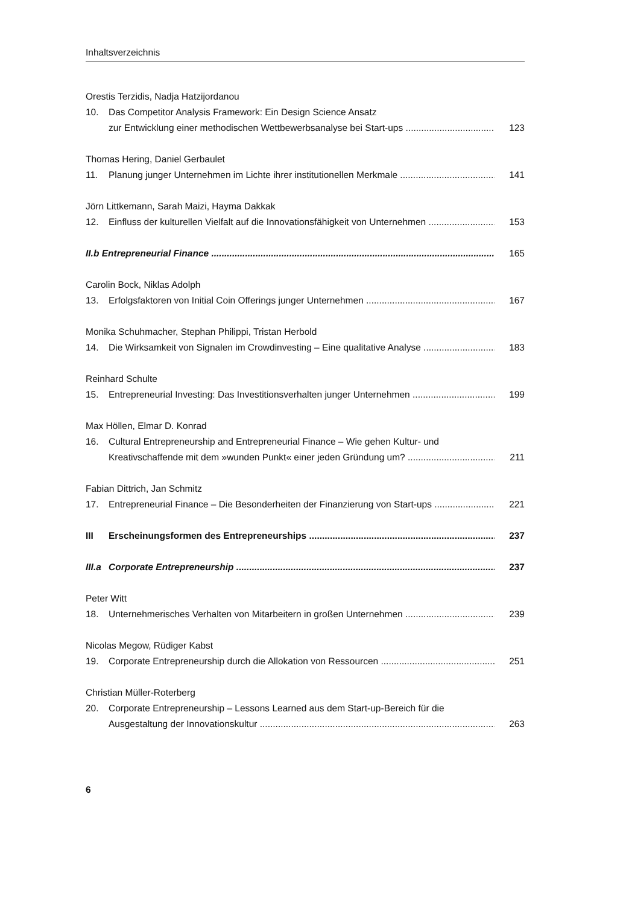Inhaltsverzeichnis
Orestis Terzidis, Nadja Hatzijordanou
10. Das Competitor Analysis Framework: Ein Design Science Ansatz
zur Entwicklung einer methodischen Wettbewerbsanalyse bei Start-ups 123
Thomas Hering, Daniel Gerbaulet
11. Planung junger Unternehmen im Lichte ihrer institutionellen Merkmale 141
Jörn Littkemann, Sarah Maizi, Hayma Dakkak
12. Einfluss der kulturellen Vielfalt auf die Innovationsfähigkeit von Unternehmen 153
II.b Entrepreneurial Finance 165
Carolin Bock, Niklas Adolph
13. Erfolgsfaktoren von Initial Coin Offerings junger Unternehmen 167
Monika Schuhmacher, Stephan Philippi, Tristan Herbold
14. Die Wirksamkeit von Signalen im Crowdinvesting – Eine qualitative Analyse 183
Reinhard Schulte
15. Entrepreneurial Investing: Das Investitionsverhalten junger Unternehmen 199
Max Höllen, Elmar D. Konrad
16. Cultural Entrepreneurship and Entrepreneurial Finance – Wie gehen Kultur- und
Kreativschaffende mit dem »wunden Punkt« einer jeden Gründung um? 211
Fabian Dittrich, Jan Schmitz
17. Entrepreneurial Finance – Die Besonderheiten der Finanzierung von Start-ups 221
III Erscheinungsformen des Entrepreneurships 237
III.a Corporate Entrepreneurship 237
Peter Witt
18. Unternehmerisches Verhalten von Mitarbeitern in großen Unternehmen 239
Nicolas Megow, Rüdiger Kabst
19. Corporate Entrepreneurship durch die Allokation von Ressourcen 251
Christian Müller-Roterberg
20. Corporate Entrepreneurship – Lessons Learned aus dem Start-up-Bereich für die
Ausgestaltung der Innovationskultur 263
6